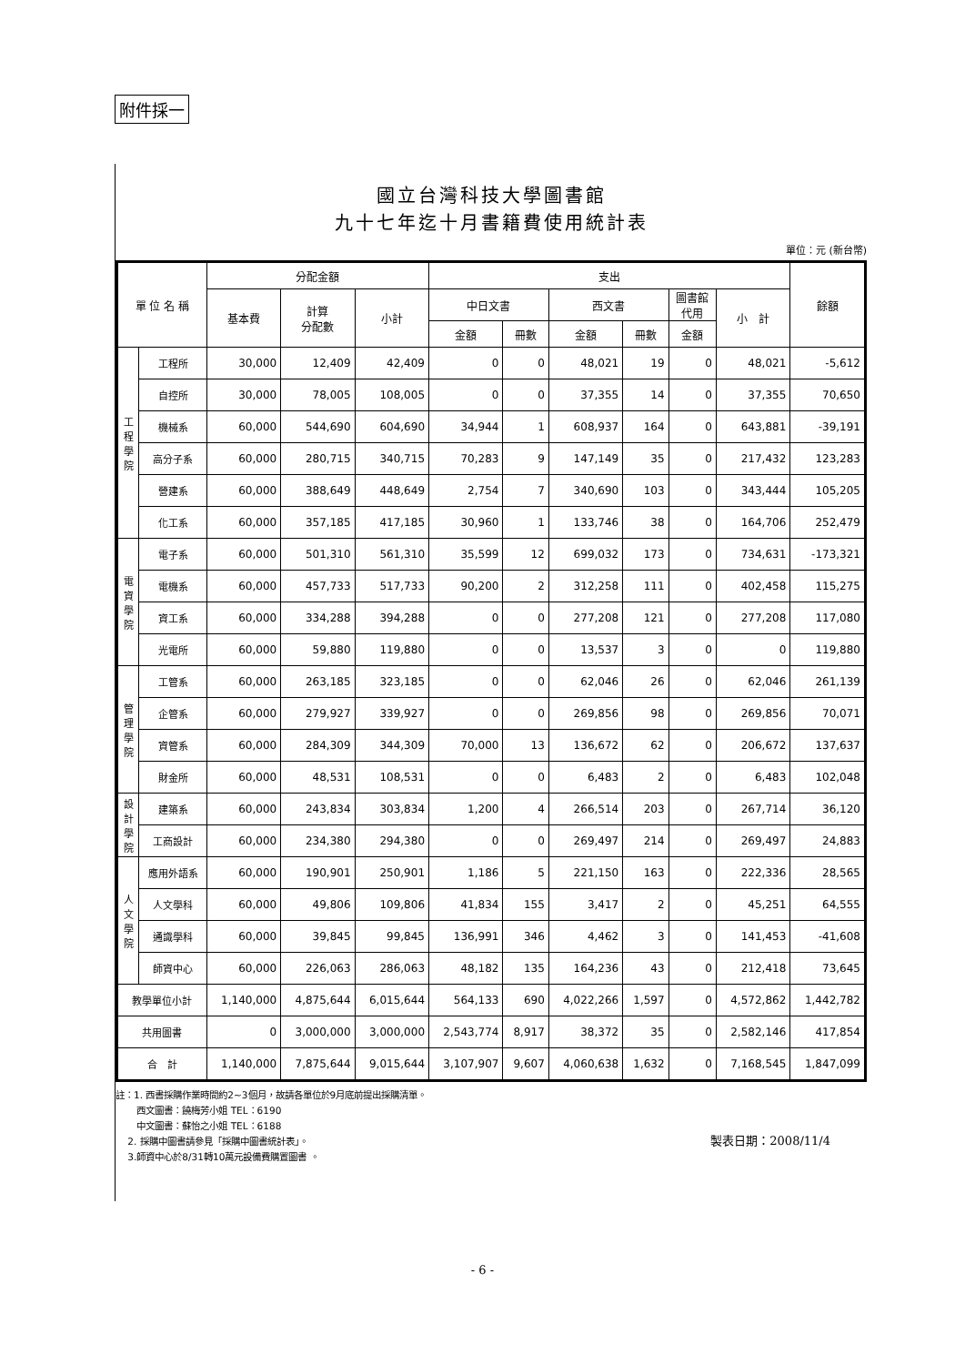附件採一
國立台灣科技大學圖書館
九十七年迄十月書籍費使用統計表
單位：元 (新台幣)
| 單 位 名 稱 | | 分配金額 | | | 支出 | | | | | | 餘額 |
| --- | --- | --- | --- | --- | --- | --- | --- | --- | --- | --- | --- |
| | | 基本費 | 計算 分配數 | 小計 | 中日文書 | | 西文書 | | 圖書館 代用 | 小 計 | |
| | | | | | 金額 | 冊數 | 金額 | 冊數 | 金額 | | |
| 工 程 學 院 | 工程所 | 30,000 | 12,409 | 42,409 | 0 | 0 | 48,021 | 19 | 0 | 48,021 | -5,612 |
| | 自控所 | 30,000 | 78,005 | 108,005 | 0 | 0 | 37,355 | 14 | 0 | 37,355 | 70,650 |
| | 機械系 | 60,000 | 544,690 | 604,690 | 34,944 | 1 | 608,937 | 164 | 0 | 643,881 | -39,191 |
| | 高分子系 | 60,000 | 280,715 | 340,715 | 70,283 | 9 | 147,149 | 35 | 0 | 217,432 | 123,283 |
| | 營建系 | 60,000 | 388,649 | 448,649 | 2,754 | 7 | 340,690 | 103 | 0 | 343,444 | 105,205 |
| | 化工系 | 60,000 | 357,185 | 417,185 | 30,960 | 1 | 133,746 | 38 | 0 | 164,706 | 252,479 |
| 電 資 學 院 | 電子系 | 60,000 | 501,310 | 561,310 | 35,599 | 12 | 699,032 | 173 | 0 | 734,631 | -173,321 |
| | 電機系 | 60,000 | 457,733 | 517,733 | 90,200 | 2 | 312,258 | 111 | 0 | 402,458 | 115,275 |
| | 資工系 | 60,000 | 334,288 | 394,288 | 0 | 0 | 277,208 | 121 | 0 | 277,208 | 117,080 |
| | 光電所 | 60,000 | 59,880 | 119,880 | 0 | 0 | 13,537 | 3 | 0 | 0 | 119,880 |
| 管 理 學 院 | 工管系 | 60,000 | 263,185 | 323,185 | 0 | 0 | 62,046 | 26 | 0 | 62,046 | 261,139 |
| | 企管系 | 60,000 | 279,927 | 339,927 | 0 | 0 | 269,856 | 98 | 0 | 269,856 | 70,071 |
| | 資管系 | 60,000 | 284,309 | 344,309 | 70,000 | 13 | 136,672 | 62 | 0 | 206,672 | 137,637 |
| | 財金所 | 60,000 | 48,531 | 108,531 | 0 | 0 | 6,483 | 2 | 0 | 6,483 | 102,048 |
| 設 計 學 院 | 建築系 | 60,000 | 243,834 | 303,834 | 1,200 | 4 | 266,514 | 203 | 0 | 267,714 | 36,120 |
| | 工商設計 | 60,000 | 234,380 | 294,380 | 0 | 0 | 269,497 | 214 | 0 | 269,497 | 24,883 |
| 人 文 學 院 | 應用外語系 | 60,000 | 190,901 | 250,901 | 1,186 | 5 | 221,150 | 163 | 0 | 222,336 | 28,565 |
| | 人文學科 | 60,000 | 49,806 | 109,806 | 41,834 | 155 | 3,417 | 2 | 0 | 45,251 | 64,555 |
| | 通識學科 | 60,000 | 39,845 | 99,845 | 136,991 | 346 | 4,462 | 3 | 0 | 141,453 | -41,608 |
| | 師資中心 | 60,000 | 226,063 | 286,063 | 48,182 | 135 | 164,236 | 43 | 0 | 212,418 | 73,645 |
| 教學單位小計 | | 1,140,000 | 4,875,644 | 6,015,644 | 564,133 | 690 | 4,022,266 | 1,597 | 0 | 4,572,862 | 1,442,782 |
| 共用圖書 | | 0 | 3,000,000 | 3,000,000 | 2,543,774 | 8,917 | 38,372 | 35 | 0 | 2,582,146 | 417,854 |
| 合 計 | | 1,140,000 | 7,875,644 | 9,015,644 | 3,107,907 | 9,607 | 4,060,638 | 1,632 | 0 | 7,168,545 | 1,847,099 |
註：1. 西書採購作業時間約2~3個月，故請各單位於9月底前提出採購清單。
西文圖書：饒梅芳小姐 TEL：6190
中文圖書：蘇怡之小姐 TEL：6188
2. 採購中圖書請參見「採購中圖書統計表」。
3.師資中心於8/31轉10萬元設備費購置圖書 。
製表日期：2008/11/4
- 6 -